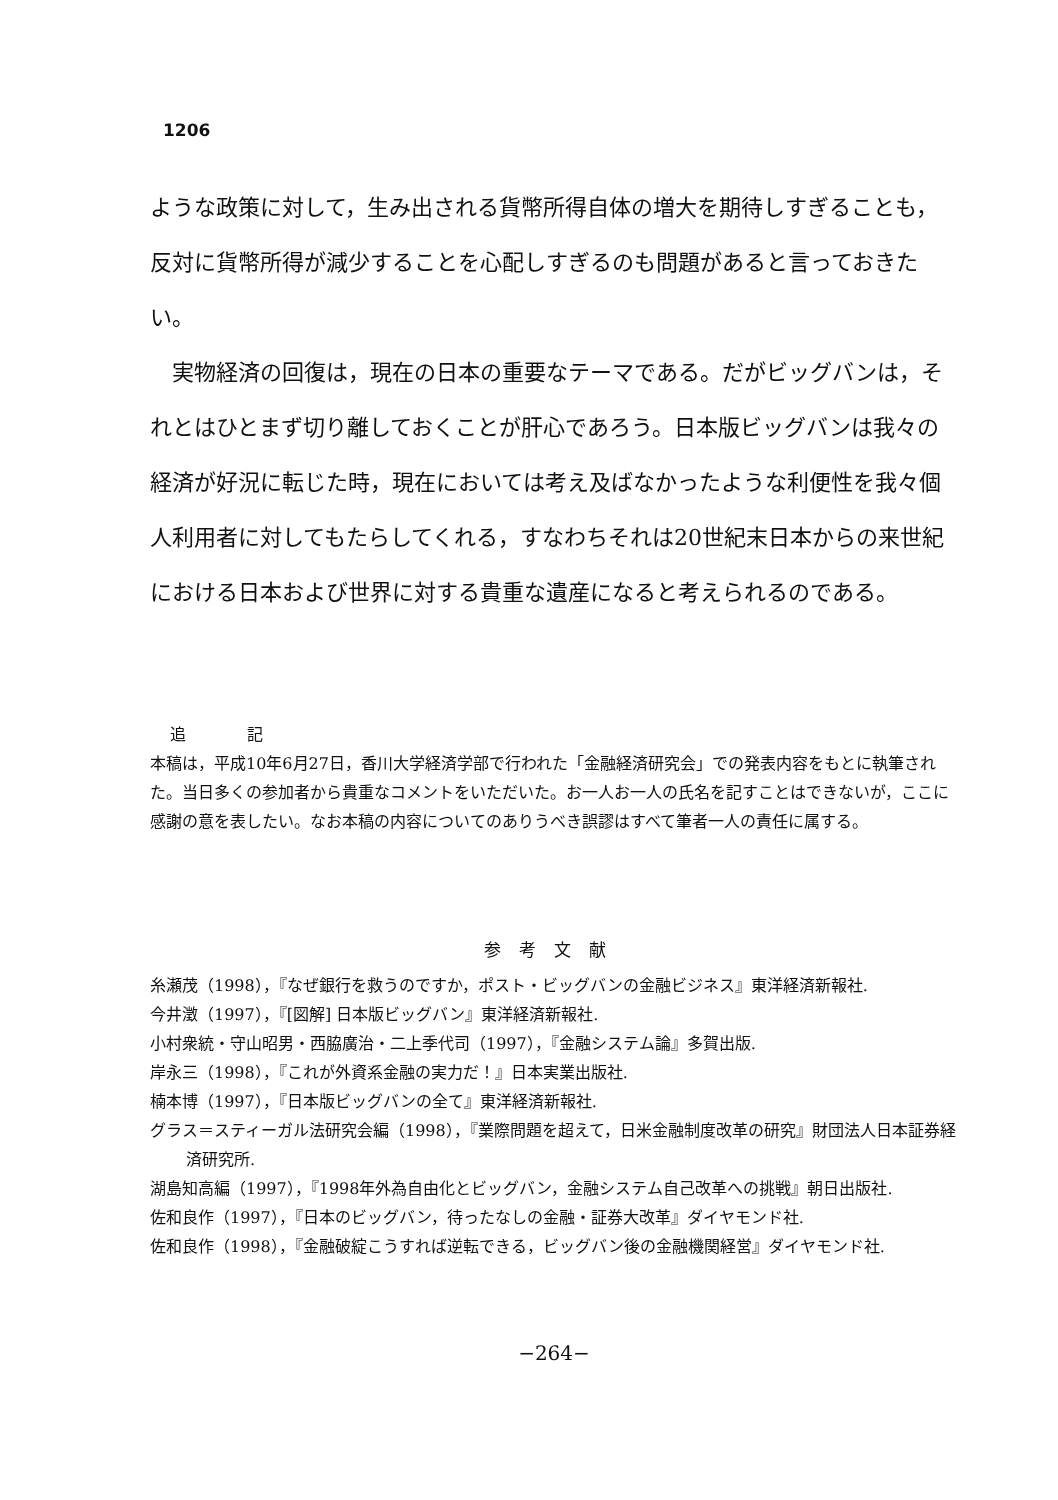1206
ような政策に対して，生み出される貨幣所得自体の増大を期待しすぎることも，反対に貨幣所得が減少することを心配しすぎるのも問題があると言っておきたい。
実物経済の回復は，現在の日本の重要なテーマである。だがビッグバンは，それとはひとまず切り離しておくことが肝心であろう。日本版ビッグバンは我々の経済が好況に転じた時，現在においては考え及ばなかったような利便性を我々個人利用者に対してもたらしてくれる，すなわちそれは20世紀末日本からの来世紀における日本および世界に対する貴重な遺産になると考えられるのである。
追 記
本稿は，平成10年6月27日，香川大学経済学部で行われた「金融経済研究会」での発表内容をもとに執筆された。当日多くの参加者から貴重なコメントをいただいた。お一人お一人の氏名を記すことはできないが，ここに感謝の意を表したい。なお本稿の内容についてのありうべき誤謬はすべて筆者一人の責任に属する。
参考文献
糸瀬茂（1998），『なぜ銀行を救うのですか，ポスト・ビッグバンの金融ビジネス』東洋経済新報社.
今井澂（1997），『[図解] 日本版ビッグバン』東洋経済新報社.
小村衆統・守山昭男・西脇廣治・二上季代司（1997），『金融システム論』多賀出版.
岸永三（1998），『これが外資系金融の実力だ！』日本実業出版社.
楠本博（1997），『日本版ビッグバンの全て』東洋経済新報社.
グラス＝スティーガル法研究会編（1998），『業際問題を超えて，日米金融制度改革の研究』財団法人日本証券経済研究所.
湖島知高編（1997），『1998年外為自由化とビッグバン，金融システム自己改革への挑戦』朝日出版社.
佐和良作（1997），『日本のビッグバン，待ったなしの金融・証券大改革』ダイヤモンド社.
佐和良作（1998），『金融破綻こうすれば逆転できる，ビッグバン後の金融機関経営』ダイヤモンド社.
−264−